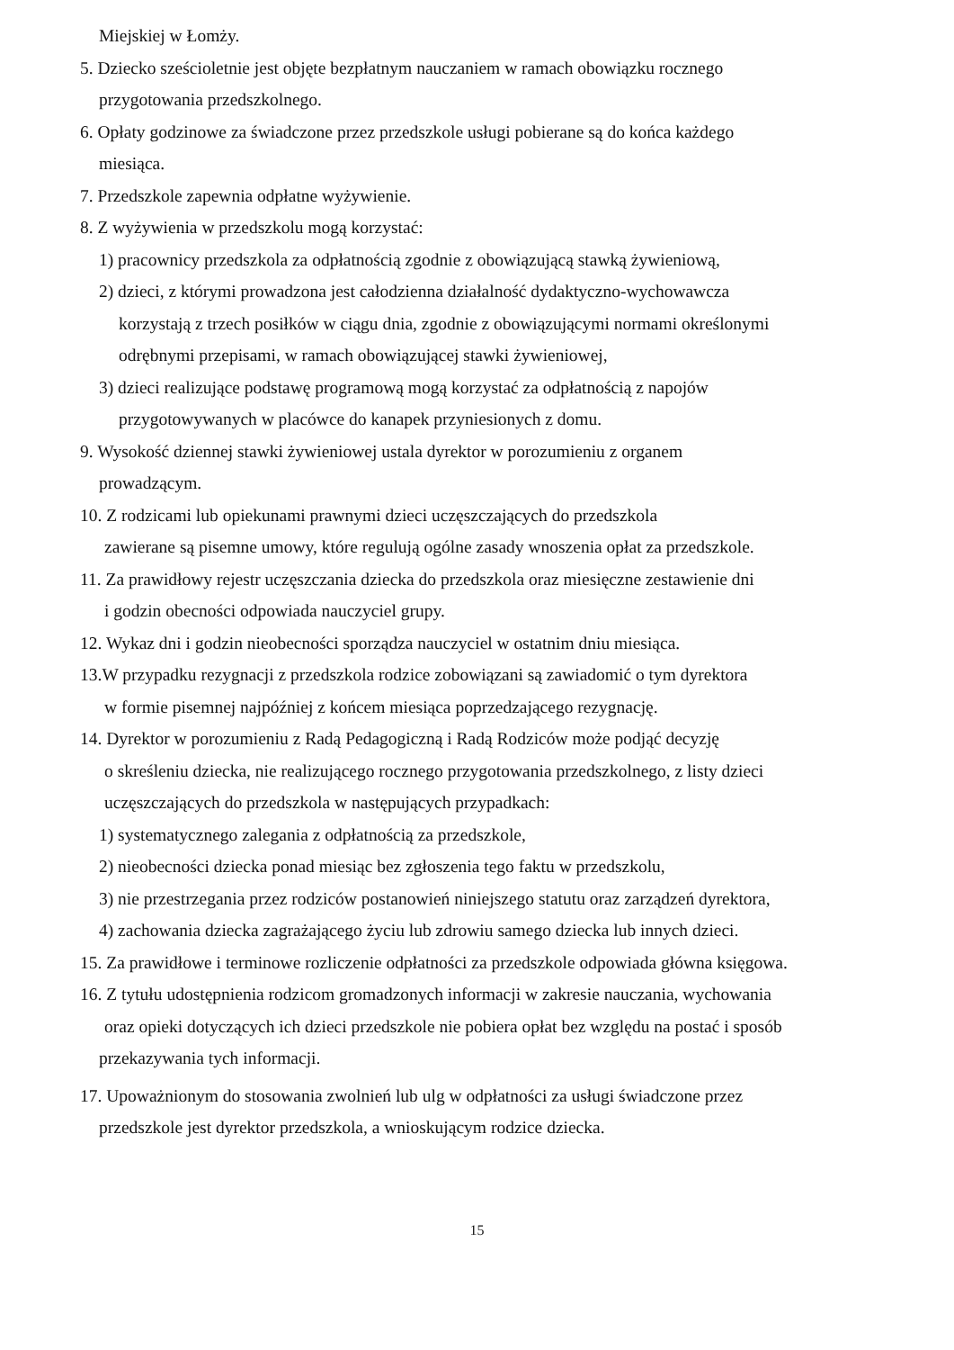Miejskiej w Łomży.
5. Dziecko sześcioletnie jest objęte bezpłatnym nauczaniem w ramach obowiązku rocznego
przygotowania przedszkolnego.
6. Opłaty godzinowe za świadczone przez przedszkole usługi pobierane są do końca każdego
miesiąca.
7. Przedszkole zapewnia odpłatne wyżywienie.
8. Z wyżywienia w przedszkolu mogą korzystać:
1) pracownicy przedszkola za odpłatnością zgodnie z obowiązującą stawką żywieniową,
2) dzieci, z którymi prowadzona jest całodzienna działalność dydaktyczno-wychowawcza
korzystają z trzech posiłków w ciągu dnia, zgodnie z obowiązującymi normami określonymi
odrębnymi przepisami, w ramach obowiązującej stawki żywieniowej,
3) dzieci realizujące podstawę programową mogą korzystać za odpłatnością z napojów
przygotowywanych w placówce do kanapek przyniesionych z domu.
9. Wysokość dziennej stawki żywieniowej ustala dyrektor w porozumieniu z organem
prowadzącym.
10. Z rodzicami lub opiekunami prawnymi dzieci uczęszczających do przedszkola
zawierane są pisemne umowy, które regulują ogólne zasady wnoszenia opłat za przedszkole.
11. Za prawidłowy rejestr uczęszczania dziecka do przedszkola oraz miesięczne zestawienie dni
i godzin obecności odpowiada nauczyciel grupy.
12. Wykaz dni i godzin nieobecności sporządza nauczyciel w ostatnim dniu miesiąca.
13.W przypadku rezygnacji z przedszkola rodzice zobowiązani są zawiadomić o tym dyrektora
w formie pisemnej najpóźniej z końcem miesiąca poprzedzającego rezygnację.
14. Dyrektor w porozumieniu z Radą Pedagogiczną i Radą Rodziców może podjąć decyzję
o skreśleniu dziecka, nie realizującego rocznego przygotowania przedszkolnego, z listy dzieci
uczęszczających do przedszkola w następujących przypadkach:
1) systematycznego zalegania z odpłatnością za przedszkole,
2) nieobecności dziecka ponad miesiąc bez zgłoszenia tego faktu w przedszkolu,
3) nie przestrzegania przez rodziców postanowień niniejszego statutu oraz zarządzeń dyrektora,
4) zachowania dziecka zagrażającego życiu lub zdrowiu samego dziecka lub innych dzieci.
15. Za prawidłowe i terminowe rozliczenie odpłatności za przedszkole odpowiada główna księgowa.
16. Z tytułu udostępnienia rodzicom gromadzonych informacji w zakresie nauczania, wychowania
oraz opieki dotyczących ich dzieci przedszkole nie pobiera opłat bez względu na postać i sposób
przekazywania tych informacji.
17. Upoważnionym do stosowania zwolnień lub ulg w odpłatności za usługi świadczone przez
przedszkole jest dyrektor przedszkola, a wnioskującym rodzice dziecka.
15